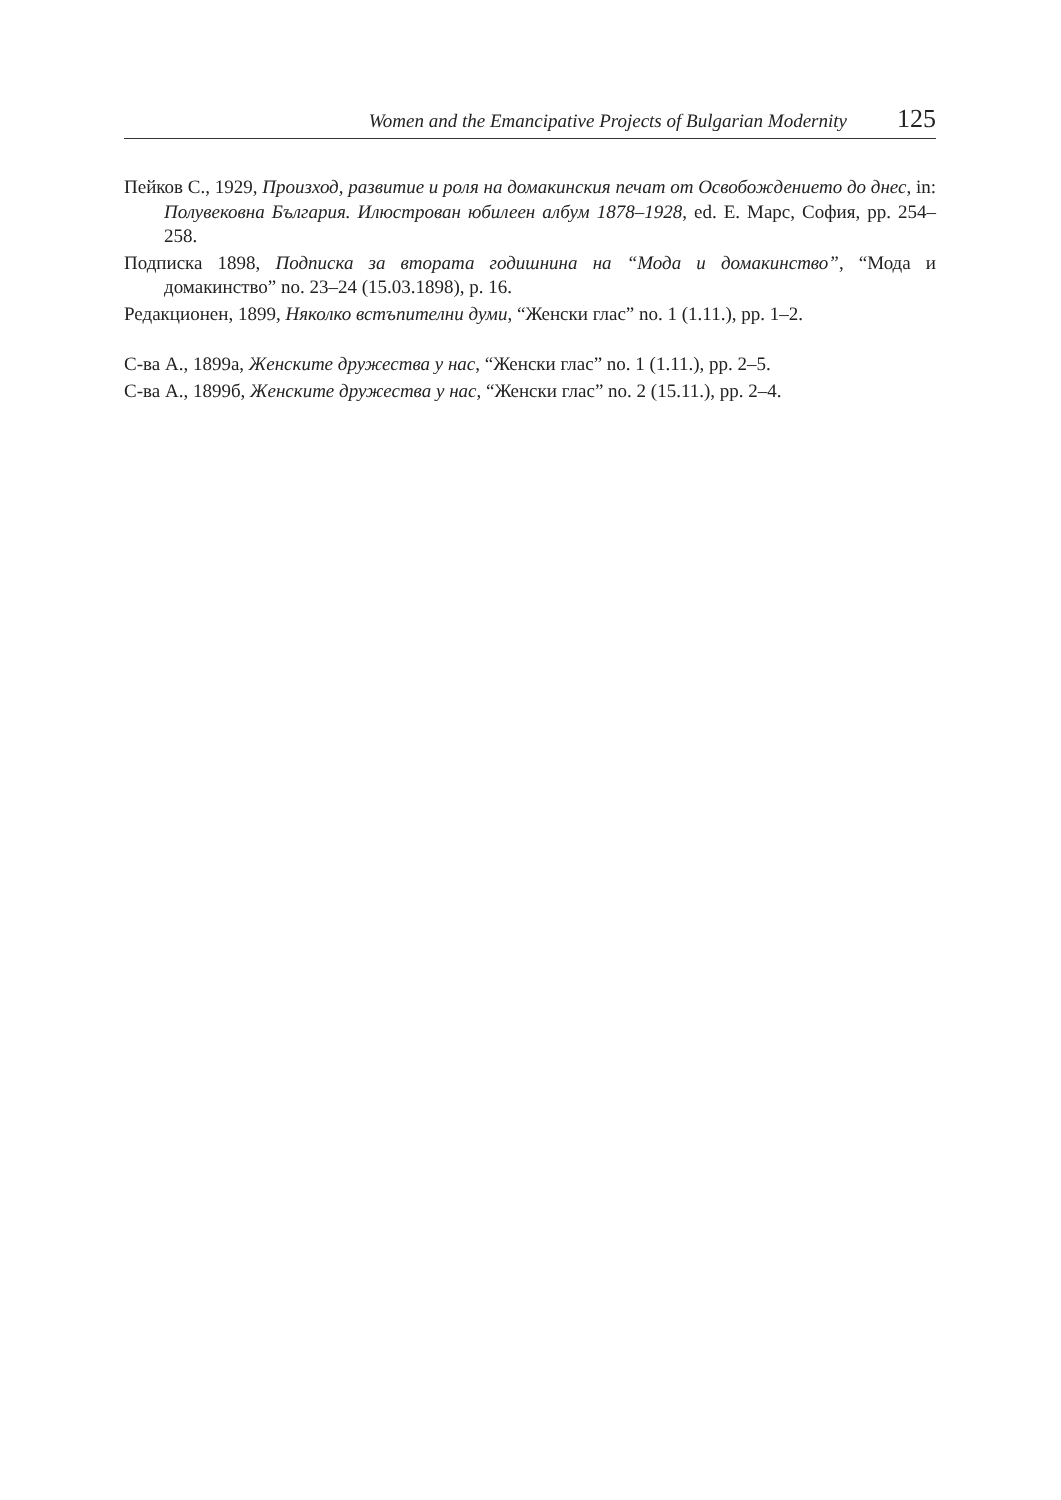Women and the Emancipative Projects of Bulgarian Modernity 125
Пейков С., 1929, Произход, развитие и роля на домакинския печат от Освобождението до днес, in: Полувековна България. Илюстрован юбилеен албум 1878–1928, ed. Е. Марс, София, pp. 254–258.
Подписка 1898, Подписка за втората годишнина на “Мода и домакинство”, “Мода и домакинство” no. 23–24 (15.03.1898), p. 16.
Редакционен, 1899, Няколко встъпителни думи, “Женски глас” no. 1 (1.11.), pp. 1–2.
С-ва А., 1899а, Женските дружества у нас, “Женски глас” no. 1 (1.11.), pp. 2–5.
С-ва А., 1899б, Женските дружества у нас, “Женски глас” no. 2 (15.11.), pp. 2–4.